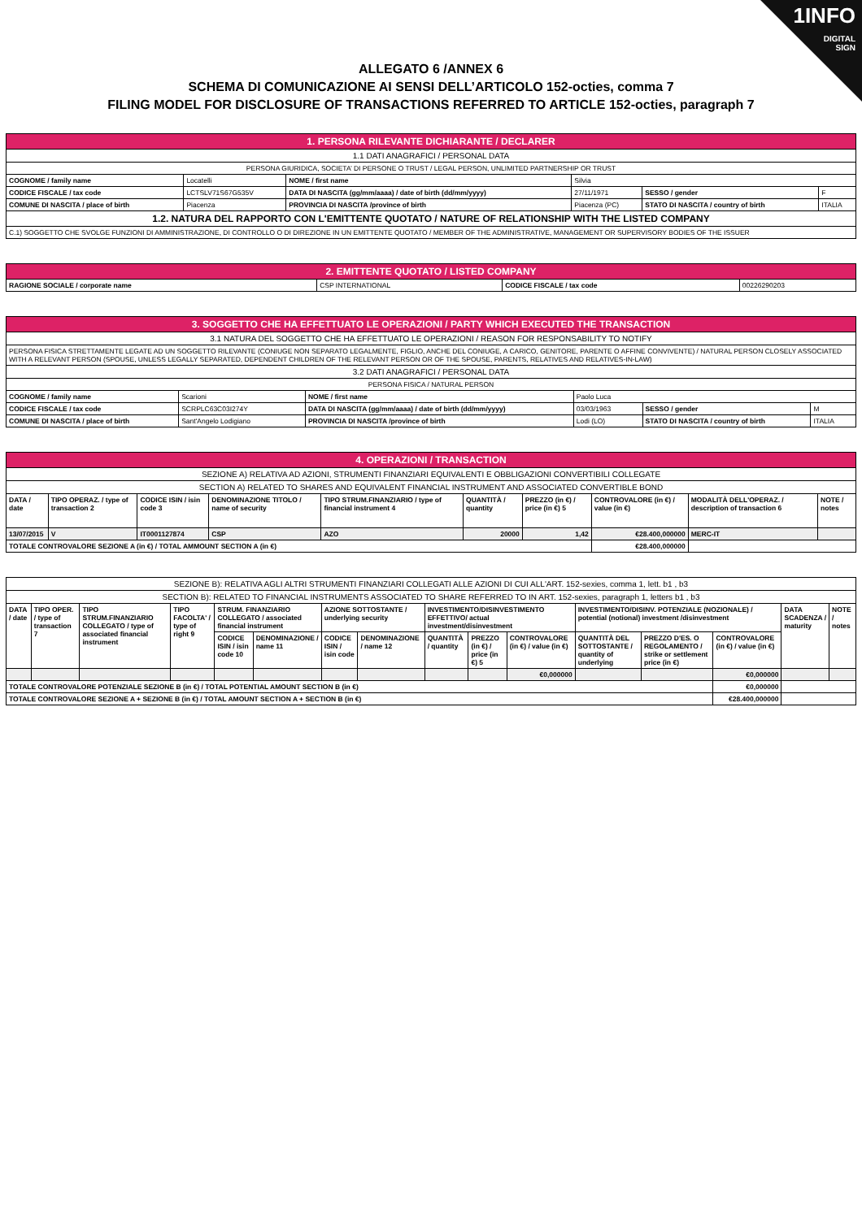1INFO
DIGITAL
SIGN
ALLEGATO 6 /ANNEX 6
SCHEMA DI COMUNICAZIONE AI SENSI DELL’ARTICOLO 152-octies, comma 7
FILING MODEL FOR DISCLOSURE OF TRANSACTIONS REFERRED TO ARTICLE 152-octies, paragraph 7
| 1. PERSONA RILEVANTE DICHIARANTE / DECLARER | | | | | |
| 1.1 DATI ANAGRAFICI / PERSONAL DATA | | | | | |
| PERSONA GIURIDICA, SOCIETA’ DI PERSONE O TRUST / LEGAL PERSON, UNLIMITED PARTNERSHIP OR TRUST | | | | | |
| COGNOME / family name | Locatelli | NOME / first name | Silvia | | |
| CODICE FISCALE / tax code | LCTSLV71S67G535V | DATA DI NASCITA (gg/mm/aaaa) / date of birth (dd/mm/yyyy) | 27/11/1971 | SESSO / gender | F |
| COMUNE DI NASCITA / place of birth | Piacenza | PROVINCIA DI NASCITA /province of birth | Piacenza (PC) | STATO DI NASCITA / country of birth | ITALIA |
| 1.2. NATURA DEL RAPPORTO CON L'EMITTENTE QUOTATO / NATURE OF RELATIONSHIP WITH THE LISTED COMPANY | | | | | |
| C.1) SOGGETTO CHE SVOLGE FUNZIONI DI AMMINISTRAZIONE, DI CONTROLLO O DI DIREZIONE IN UN EMITTENTE QUOTATO / MEMBER OF THE ADMINISTRATIVE, MANAGEMENT OR SUPERVISORY BODIES OF THE ISSUER | | | | | |
| 2. EMITTENTE QUOTATO / LISTED COMPANY | | | |
| RAGIONE SOCIALE / corporate name | CSP INTERNATIONAL | CODICE FISCALE / tax code | 00226290203 |
| 3. SOGGETTO CHE HA EFFETTUATO LE OPERAZIONI / PARTY WHICH EXECUTED THE TRANSACTION | | | | | |
| 3.1 NATURA DEL SOGGETTO CHE HA EFFETTUATO LE OPERAZIONI / REASON FOR RESPONSABILITY TO NOTIFY | | | | | |
| PERSONA FISICA STRETTAMENTE LEGATE AD UN SOGGETTO RILEVANTE (CONIUGE NON SEPARATO LEGALMENTE, FIGLIO, ANCHE DEL CONIUGE, A CARICO, GENITORE, PARENTE O AFFINE CONVIVENTE) / NATURAL PERSON CLOSELY ASSOCIATED WITH A RELEVANT PERSON (SPOUSE, UNLESS LEGALLY SEPARATED, DEPENDENT CHILDREN OF THE RELEVANT PERSON OR OF THE SPOUSE, PARENTS, RELATIVES AND RELATIVES-IN-LAW) | | | | | |
| 3.2 DATI ANAGRAFICI / PERSONAL DATA | | | | | |
| PERSONA FISICA / NATURAL PERSON | | | | | |
| COGNOME / family name | Scarioni | NOME / first name | Paolo Luca | | |
| CODICE FISCALE / tax code | SCRPLC63C03I274Y | DATA DI NASCITA (gg/mm/aaaa) / date of birth (dd/mm/yyyy) | 03/03/1963 | SESSO / gender | M |
| COMUNE DI NASCITA / place of birth | Sant'Angelo Lodigiano | PROVINCIA DI NASCITA /province of birth | Lodi (LO) | STATO DI NASCITA / country of birth | ITALIA |
| 4. OPERAZIONI / TRANSACTION | | | | | | | | | |
| SEZIONE A) RELATIVA AD AZIONI, STRUMENTI FINANZIARI EQUIVALENTI E OBBLIGAZIONI CONVERTIBILI COLLEGATE | | | | | | | | | |
| SECTION A) RELATED TO SHARES AND EQUIVALENT FINANCIAL INSTRUMENT AND ASSOCIATED CONVERTIBLE BOND | | | | | | | | | |
| DATA / date | TIPO OPERAZ. / type of transaction 2 | CODICE ISIN / isin code 3 | DENOMINAZIONE TITOLO / name of security | TIPO STRUM.FINANZIARIO / type of financial instrument 4 | QUANTITÀ / quantity | PREZZO (in €) / price (in €) 5 | CONTROVALORE (in €) / value (in €) | MODALITÀ DELL'OPERAZ. / description of transaction 6 | NOTE / notes |
| 13/07/2015 | V | IT0001127874 | CSP | AZO | 20000 | 1,42 | €28.400,000000 | MERC-IT | |
| TOTALE CONTROVALORE SEZIONE A (in €) / TOTAL AMMOUNT SECTION A (in €) | | | | | | | €28.400,000000 | | |
| SEZIONE B): RELATIVA AGLI ALTRI STRUMENTI FINANZIARI COLLEGATI ALLE AZIONI DI CUI ALL'ART. 152-sexies, comma 1, lett. b1 , b3 | | | | | | | | | | | | | | | |
| SECTION B): RELATED TO FINANCIAL INSTRUMENTS ASSOCIATED TO SHARE REFERRED TO IN ART. 152-sexies, paragraph 1, letters b1 , b3 | | | | | | | | | | | | | | | |
| DATA / date | TIPO OPER. / type of transaction 7 | TIPO STRUM.FINANZIARIO COLLEGATO / type of associated financial instrument | TIPO FACOLTA' / type of right 9 | STRUM. FINANZIARIO COLLEGATO / associated financial instrument | | AZIONE SOTTOSTANTE / underlying security | | INVESTIMENTO/DISINVESTIMENTO EFFETTIVO/ actual investment/disinvestment | | | INVESTIMENTO/DISINV. POTENZIALE (NOZIONALE) / potential (notional) investment /disinvestment | | | DATA SCADENZA / maturity | NOTE / notes |
| | | | | CODICE ISIN / isin code 10 | DENOMINAZIONE / name 11 | CODICE ISIN / isin code | DENOMINAZIONE / name 12 | QUANTITÀ / quantity | PREZZO (in €) / price (in €) 5 | CONTROVALORE (in €) / value (in €) | QUANTITÀ DEL SOTTOSTANTE / quantity of underlying | PREZZO D'ES. O REGOLAMENTO / strike or settlement price (in €) | CONTROVALORE (in €) / value (in €) | | |
| | | | | | | | | | | €0,000000 | | | €0,000000 | | |
| TOTALE CONTROVALORE POTENZIALE SEZIONE B (in €) / TOTAL POTENTIAL AMOUNT SECTION B (in €) | | | | | | | | | | | | | €0,000000 | | |
| TOTALE CONTROVALORE SEZIONE A + SEZIONE B (in €) / TOTAL AMOUNT SECTION A + SECTION B (in €) | | | | | | | | | | | | | €28.400,000000 | | |